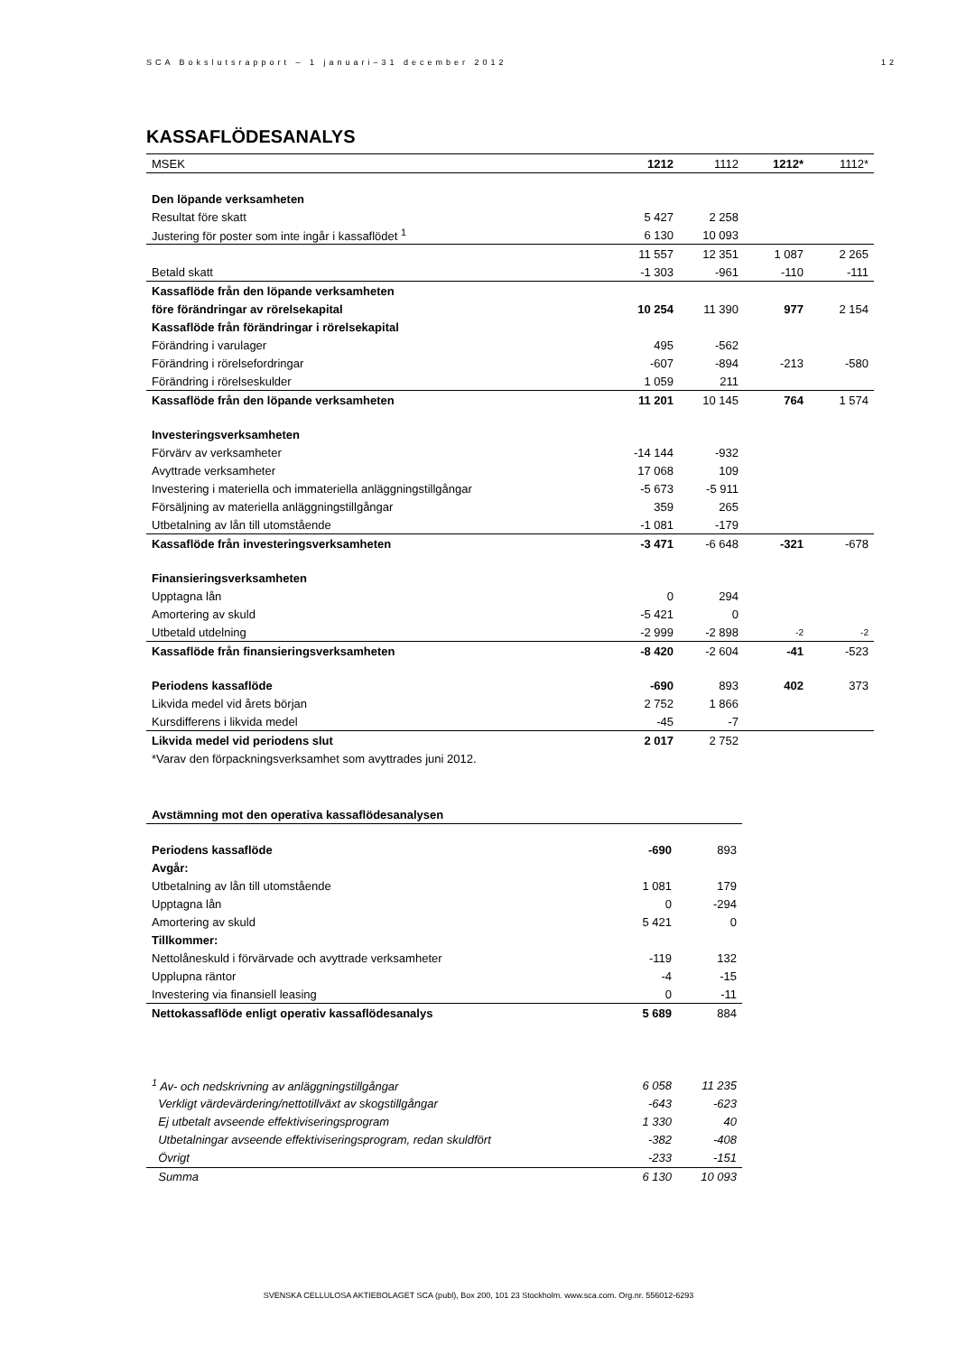SCA Bokslutsrapport – 1 januari–31 december 2012 12
KASSAFLÖDESANALYS
| MSEK | 1212 | 1112 | 1212* | 1112* |
| --- | --- | --- | --- | --- |
| Den löpande verksamheten | | | | |
| Resultat före skatt | 5 427 | 2 258 | | |
| Justering för poster som inte ingår i kassaflödet <sup>1</sup> | 6 130 | 10 093 | | |
| | 11 557 | 12 351 | 1 087 | 2 265 |
| Betald skatt | -1 303 | -961 | -110 | -111 |
| Kassaflöde från den löpande verksamheten | | | | |
| före förändringar av rörelsekapital | 10 254 | 11 390 | 977 | 2 154 |
| Kassaflöde från förändringar i rörelsekapital | | | | |
| Förändring i varulager | 495 | -562 | | |
| Förändring i rörelsefordringar | -607 | -894 | -213 | -580 |
| Förändring i rörelseskulder | 1 059 | 211 | | |
| Kassaflöde från den löpande verksamheten | 11 201 | 10 145 | 764 | 1 574 |
| Investeringsverksamheten | | | | |
| Förvärv av verksamheter | -14 144 | -932 | | |
| Avyttrade verksamheter | 17 068 | 109 | | |
| Investering i materiella och immateriella anläggningstillgångar | -5 673 | -5 911 | | |
| Försäljning av materiella anläggningstillgångar | 359 | 265 | | |
| Utbetalning av lån till utomstående | -1 081 | -179 | | |
| Kassaflöde från investeringsverksamheten | -3 471 | -6 648 | -321 | -678 |
| Finansieringsverksamheten | | | | |
| Upptagna lån | 0 | 294 | | |
| Amortering av skuld | -5 421 | 0 | | |
| Utbetald utdelning | -2 999 | -2 898 | -2 | -2 |
| Kassaflöde från finansieringsverksamheten | -8 420 | -2 604 | -41 | -523 |
| Periodens kassaflöde | -690 | 893 | 402 | 373 |
| Likvida medel vid årets början | 2 752 | 1 866 | | |
| Kursdifferens i likvida medel | -45 | -7 | | |
| Likvida medel vid periodens slut | 2 017 | 2 752 | | |
| *Varav den förpackningsverksamhet som avyttrades juni 2012. | | | | |
| Avstämning mot den operativa kassaflödesanalysen | | |
| Periodens kassaflöde | -690 | 893 |
| Avgår: | | |
| Utbetalning av lån till utomstående | 1 081 | 179 |
| Upptagna lån | 0 | -294 |
| Amortering av skuld | 5 421 | 0 |
| Tillkommer: | | |
| Nettolåneskuld i förvärvade och avyttrade verksamheter | -119 | 132 |
| Upplupna räntor | -4 | -15 |
| Investering via finansiell leasing | 0 | -11 |
| Nettokassaflöde enligt operativ kassaflödesanalys | 5 689 | 884 |
| <sup>1</sup> Av- och nedskrivning av anläggningstillgångar | 6 058 | 11 235 |
| Verkligt värdevärdering/nettotillväxt av skogstillgångar | -643 | -623 |
| Ej utbetalt avseende effektiviseringsprogram | 1 330 | 40 |
| Utbetalningar avseende effektiviseringsprogram, redan skuldfört | -382 | -408 |
| Övrigt | -233 | -151 |
| Summa | 6 130 | 10 093 |
SVENSKA CELLULOSA AKTIEBOLAGET SCA (publ), Box 200, 101 23 Stockholm. www.sca.com. Org.nr. 556012-6293